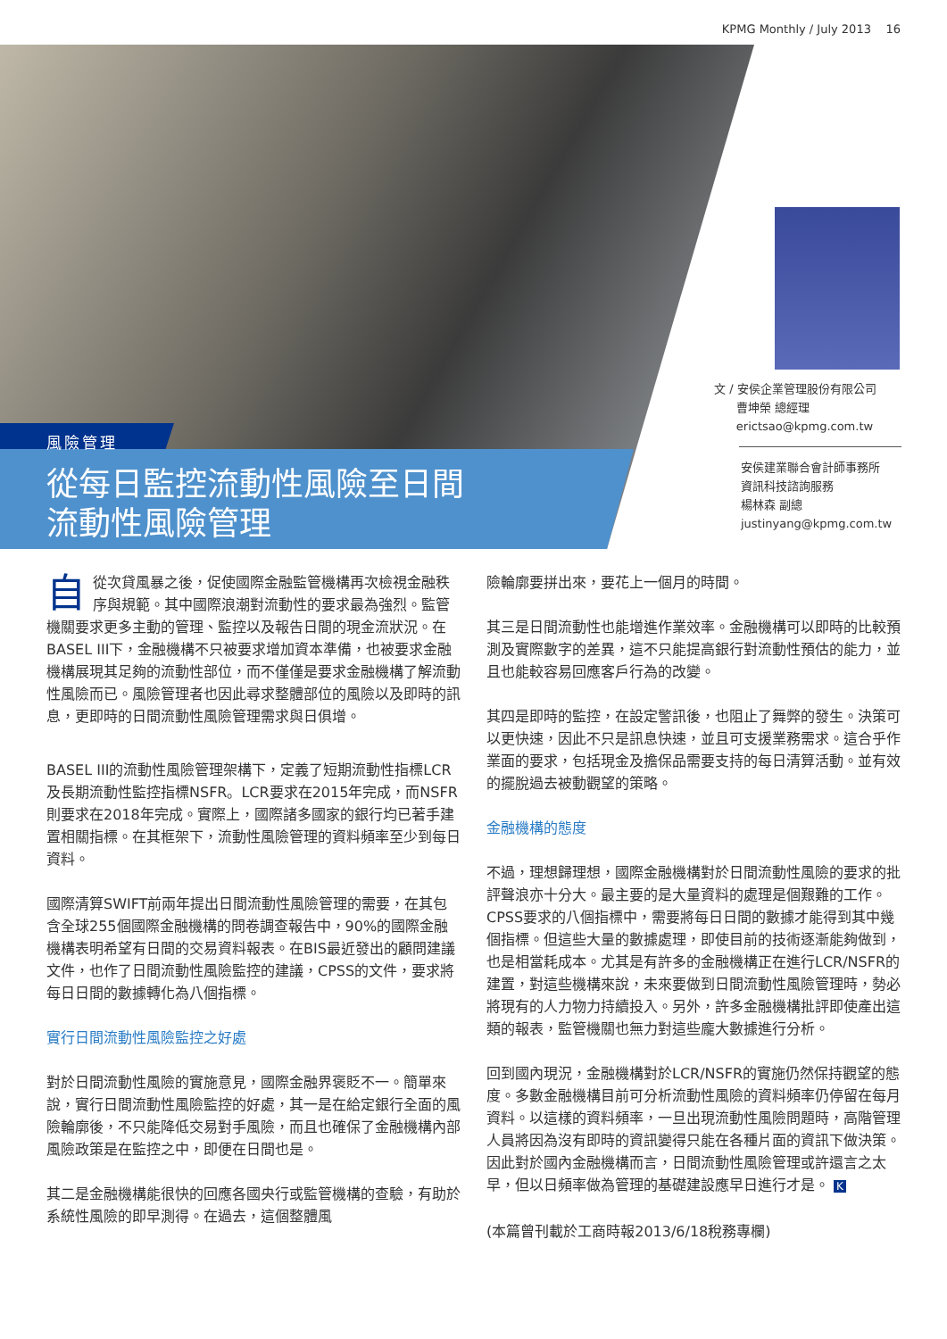KPMG Monthly / July 2013 16
風險管理
從每日監控流動性風險至日間
流動性風險管理
文 / 安侯企業管理股份有限公司
曹坤榮 總經理
erictsao@kpmg.com.tw
安侯建業聯合會計師事務所
資訊科技諮詢服務
楊林森 副總
justinyang@kpmg.com.tw
自從次貸風暴之後，促使國際金融監管機構再次檢視金融秩序與規範。其中國際浪潮對流動性的要求最為強烈。監管機關要求更多主動的管理、監控以及報告日間的現金流狀況。在BASEL III下，金融機構不只被要求增加資本準備，也被要求金融機構展現其足夠的流動性部位，而不僅僅是要求金融機構了解流動性風險而已。風險管理者也因此尋求整體部位的風險以及即時的訊息，更即時的日間流動性風險管理需求與日俱增。
BASEL III的流動性風險管理架構下，定義了短期流動性指標LCR及長期流動性監控指標NSFR。LCR要求在2015年完成，而NSFR則要求在2018年完成。實際上，國際諸多國家的銀行均已著手建置相關指標。在其框架下，流動性風險管理的資料頻率至少到每日資料。
國際清算SWIFT前兩年提出日間流動性風險管理的需要，在其包含全球255個國際金融機構的問卷調查報告中，90%的國際金融機構表明希望有日間的交易資料報表。在BIS最近發出的顧問建議文件，也作了日間流動性風險監控的建議，CPSS的文件，要求將每日日間的數據轉化為八個指標。
實行日間流動性風險監控之好處
對於日間流動性風險的實施意見，國際金融界褒貶不一。簡單來說，實行日間流動性風險監控的好處，其一是在給定銀行全面的風險輪廓後，不只能降低交易對手風險，而且也確保了金融機構內部風險政策是在監控之中，即便在日間也是。
其二是金融機構能很快的回應各國央行或監管機構的查驗，有助於系統性風險的即早測得。在過去，這個整體風
險輪廓要拼出來，要花上一個月的時間。
其三是日間流動性也能增進作業效率。金融機構可以即時的比較預測及實際數字的差異，這不只能提高銀行對流動性預估的能力，並且也能較容易回應客戶行為的改變。
其四是即時的監控，在設定警訊後，也阻止了舞弊的發生。決策可以更快速，因此不只是訊息快速，並且可支援業務需求。這合乎作業面的要求，包括現金及擔保品需要支持的每日清算活動。並有效的擺脫過去被動觀望的策略。
金融機構的態度
不過，理想歸理想，國際金融機構對於日間流動性風險的要求的批評聲浪亦十分大。最主要的是大量資料的處理是個艱難的工作。CPSS要求的八個指標中，需要將每日日間的數據才能得到其中幾個指標。但這些大量的數據處理，即使目前的技術逐漸能夠做到，也是相當耗成本。尤其是有許多的金融機構正在進行LCR/NSFR的建置，對這些機構來說，未來要做到日間流動性風險管理時，勢必將現有的人力物力持續投入。另外，許多金融機構批評即使產出這類的報表，監管機關也無力對這些龐大數據進行分析。
回到國內現況，金融機構對於LCR/NSFR的實施仍然保持觀望的態度。多數金融機構目前可分析流動性風險的資料頻率仍停留在每月資料。以這樣的資料頻率，一旦出現流動性風險問題時，高階管理人員將因為沒有即時的資訊變得只能在各種片面的資訊下做決策。因此對於國內金融機構而言，日間流動性風險管理或許還言之太早，但以日頻率做為管理的基礎建設應早日進行才是。 K
(本篇曾刊載於工商時報2013/6/18稅務專欄)